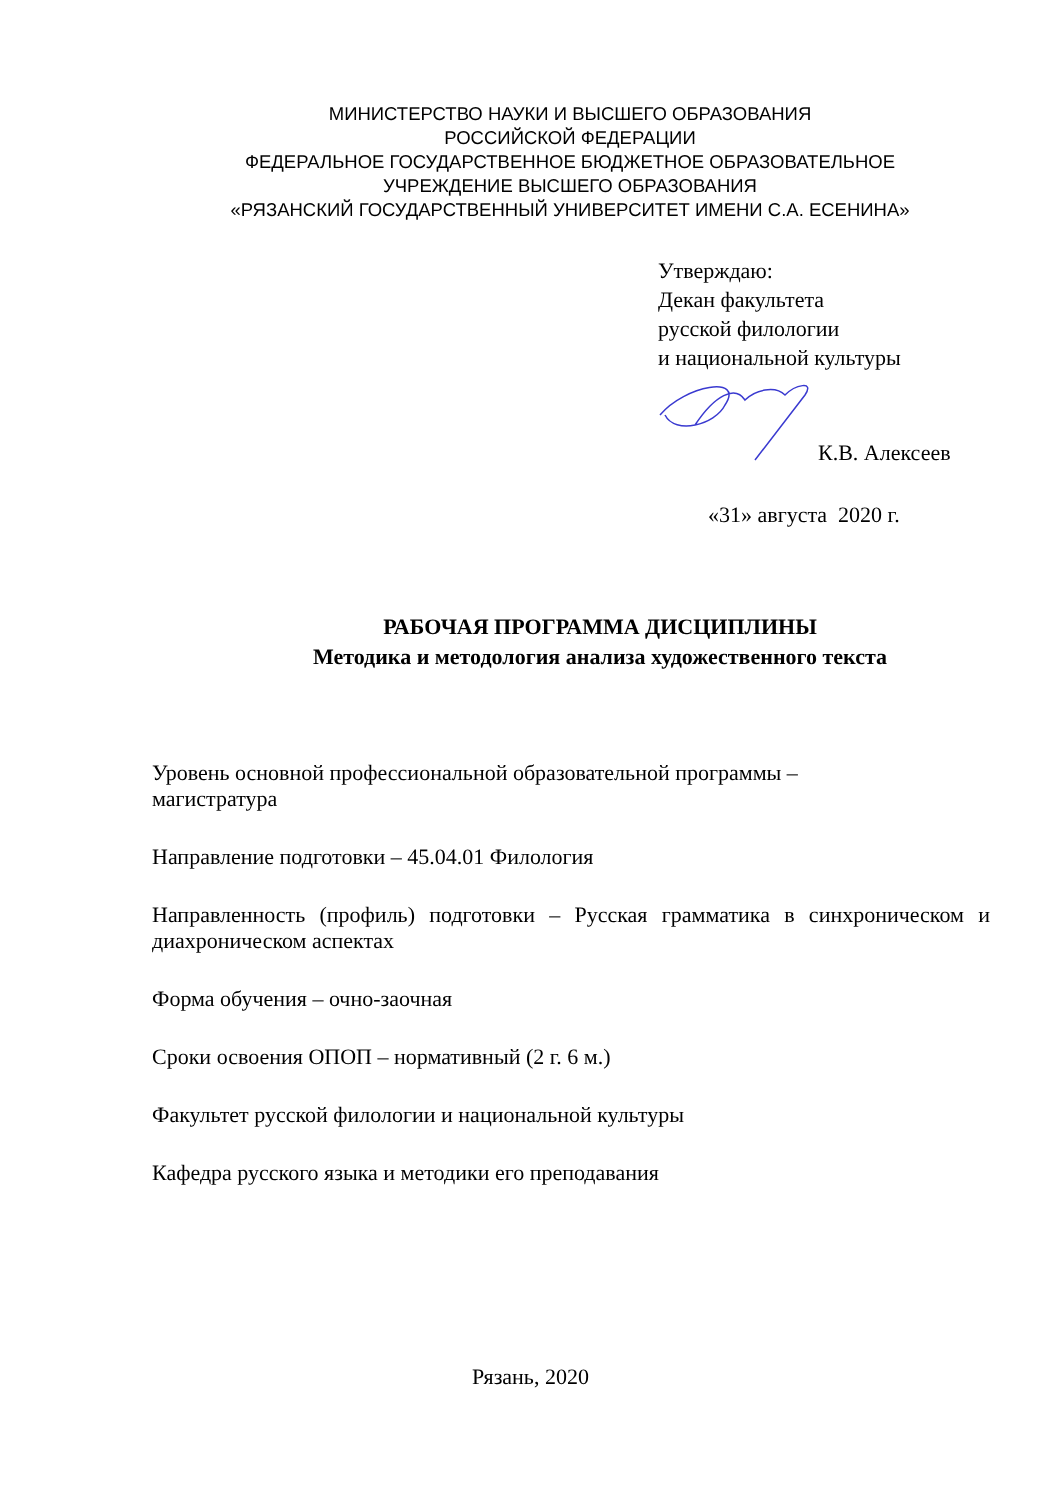МИНИСТЕРСТВО НАУКИ И ВЫСШЕГО ОБРАЗОВАНИЯ
РОССИЙСКОЙ ФЕДЕРАЦИИ
ФЕДЕРАЛЬНОЕ ГОСУДАРСТВЕННОЕ БЮДЖЕТНОЕ ОБРАЗОВАТЕЛЬНОЕ
УЧРЕЖДЕНИЕ ВЫСШЕГО ОБРАЗОВАНИЯ
«РЯЗАНСКИЙ ГОСУДАРСТВЕННЫЙ УНИВЕРСИТЕТ ИМЕНИ С.А. ЕСЕНИНА»
Утверждаю:
Декан факультета
русской филологии
и национальной культуры
К.В. Алексеев
«31» августа 2020 г.
РАБОЧАЯ ПРОГРАММА ДИСЦИПЛИНЫ
Методика и методология анализа художественного текста
Уровень основной профессиональной образовательной программы –
магистратура
Направление подготовки – 45.04.01 Филология
Направленность (профиль) подготовки – Русская грамматика в синхроническом и диахроническом аспектах
Форма обучения – очно-заочная
Сроки освоения ОПОП – нормативный (2 г. 6 м.)
Факультет русской филологии и национальной культуры
Кафедра русского языка и методики его преподавания
Рязань, 2020